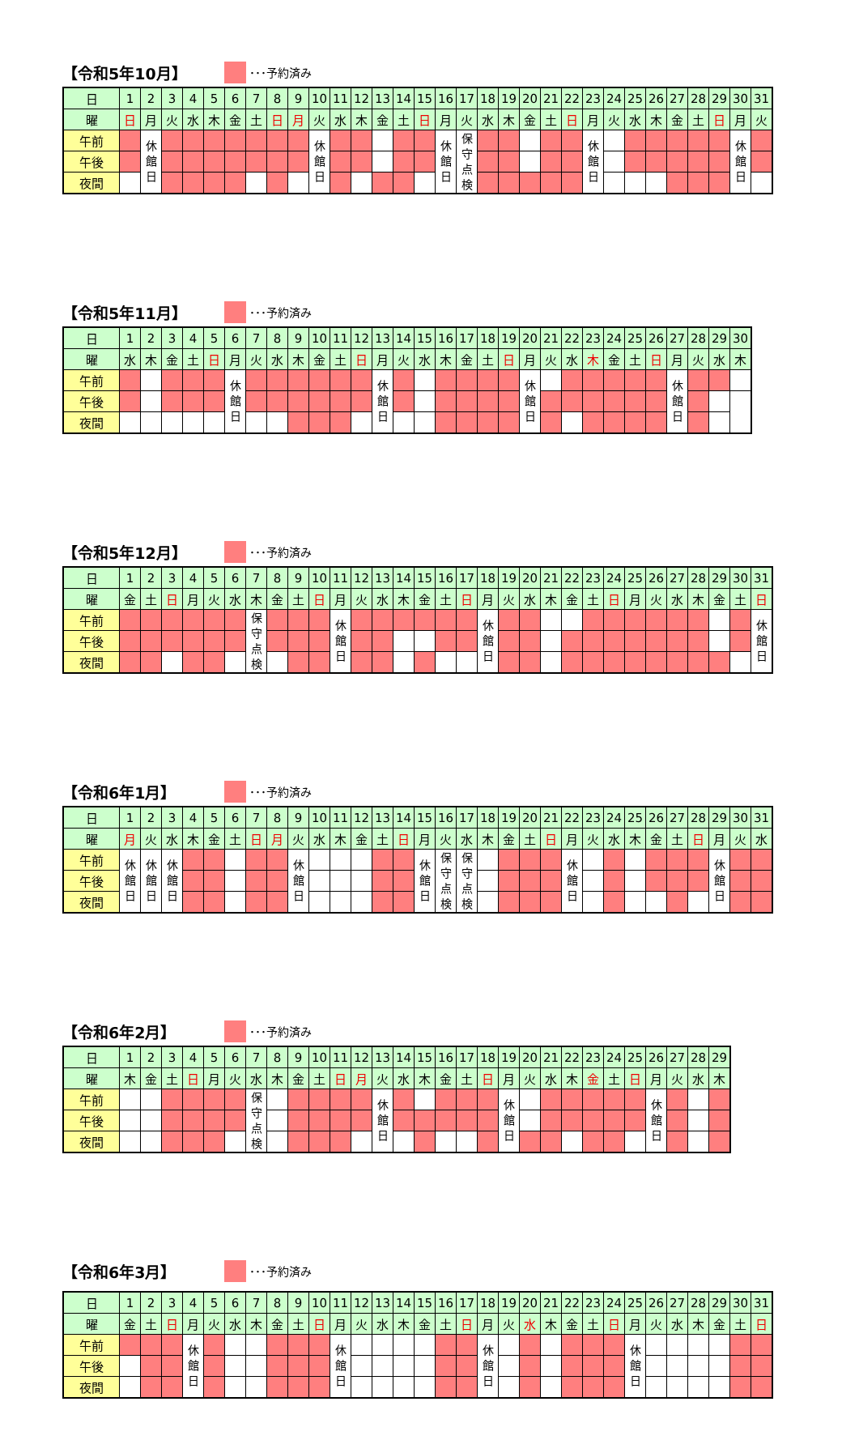【令和5年10月】 ･･･予約済み
| 日 | 1 | 2 | 3 | 4 | 5 | 6 | 7 | 8 | 9 | 10 | 11 | 12 | 13 | 14 | 15 | 16 | 17 | 18 | 19 | 20 | 21 | 22 | 23 | 24 | 25 | 26 | 27 | 28 | 29 | 30 | 31 |
| 曜 | 日 | 月 | 火 | 水 | 木 | 金 | 土 | 日 | 月 | 火 | 水 | 木 | 金 | 土 | 日 | 月 | 火 | 水 | 木 | 金 | 土 | 日 | 月 | 火 | 水 | 木 | 金 | 土 | 日 | 月 | 火 |
| 午前 | | 休 館 日 | | | | | | | | 休 館 日 | | | | | | 休 館 日 | 保 守 点 検 | | | | | | 休 館 日 | | | | | | | 休 館 日 | |
| 午後 | | | | | | | | | | | | | | | | | | | | | | | | | | | | | | | |
| 夜間 | | | | | | | | | | | | | | | | | | | | | | | | | | | | | | | |
【令和5年11月】 ･･･予約済み
| 日 | 1 | 2 | 3 | 4 | 5 | 6 | 7 | 8 | 9 | 10 | 11 | 12 | 13 | 14 | 15 | 16 | 17 | 18 | 19 | 20 | 21 | 22 | 23 | 24 | 25 | 26 | 27 | 28 | 29 | 30 |
| 曜 | 水 | 木 | 金 | 土 | 日 | 月 | 火 | 水 | 木 | 金 | 土 | 日 | 月 | 火 | 水 | 木 | 金 | 土 | 日 | 月 | 火 | 水 | 木 | 金 | 土 | 日 | 月 | 火 | 水 | 木 |
| 午前 | | | | | | 休 館 日 | | | | | | | 休 館 日 | | | | | | | 休 館 日 | | | | | | | 休 館 日 | | | |
| 午後 | | | | | | | | | | | | | | | | | | | | | | | | | | | | | | |
| 夜間 | | | | | | | | | | | | | | | | | | | | | | | | | | | | | | |
【令和5年12月】 ･･･予約済み
| 日 | 1 | 2 | 3 | 4 | 5 | 6 | 7 | 8 | 9 | 10 | 11 | 12 | 13 | 14 | 15 | 16 | 17 | 18 | 19 | 20 | 21 | 22 | 23 | 24 | 25 | 26 | 27 | 28 | 29 | 30 | 31 |
| 曜 | 金 | 土 | 日 | 月 | 火 | 水 | 木 | 金 | 土 | 日 | 月 | 火 | 水 | 木 | 金 | 土 | 日 | 月 | 火 | 水 | 木 | 金 | 土 | 日 | 月 | 火 | 水 | 木 | 金 | 土 | 日 |
| 午前 | | | | | | | 保 守 点 検 | | | | 休 館 日 | | | | | | | 休 館 日 | | | | | | | | | | | | | 休 館 日 |
| 午後 | | | | | | | | | | | | | | | | | | | | | | | | | | | | | | | |
| 夜間 | | | | | | | | | | | | | | | | | | | | | | | | | | | | | | | |
【令和6年1月】 ･･･予約済み
| 日 | 1 | 2 | 3 | 4 | 5 | 6 | 7 | 8 | 9 | 10 | 11 | 12 | 13 | 14 | 15 | 16 | 17 | 18 | 19 | 20 | 21 | 22 | 23 | 24 | 25 | 26 | 27 | 28 | 29 | 30 | 31 |
| 曜 | 月 | 火 | 水 | 木 | 金 | 土 | 日 | 月 | 火 | 水 | 木 | 金 | 土 | 日 | 月 | 火 | 水 | 木 | 金 | 土 | 日 | 月 | 火 | 水 | 木 | 金 | 土 | 日 | 月 | 火 | 水 |
| 午前 | 休 館 日 | 休 館 日 | 休 館 日 | | | | | | 休 館 日 | | | | | | 休 館 日 | 保 守 点 検 | 保 守 点 検 | | | | | 休 館 日 | | | | | | | 休 館 日 | | |
| 午後 | | | | | | | | | | | | | | | | | | | | | | | | | | | | | | | |
| 夜間 | | | | | | | | | | | | | | | | | | | | | | | | | | | | | | | |
【令和6年2月】 ･･･予約済み
| 日 | 1 | 2 | 3 | 4 | 5 | 6 | 7 | 8 | 9 | 10 | 11 | 12 | 13 | 14 | 15 | 16 | 17 | 18 | 19 | 20 | 21 | 22 | 23 | 24 | 25 | 26 | 27 | 28 | 29 |
| 曜 | 木 | 金 | 土 | 日 | 月 | 火 | 水 | 木 | 金 | 土 | 日 | 月 | 火 | 水 | 木 | 金 | 土 | 日 | 月 | 火 | 水 | 木 | 金 | 土 | 日 | 月 | 火 | 水 | 木 |
| 午前 | | | | | | | 保 守 点 検 | | | | | | 休 館 日 | | | | | | 休 館 日 | | | | | | | 休 館 日 | | | |
| 午後 | | | | | | | | | | | | | | | | | | | | | | | | | | | | | |
| 夜間 | | | | | | | | | | | | | | | | | | | | | | | | | | | | | |
【令和6年3月】 ･･･予約済み
| 日 | 1 | 2 | 3 | 4 | 5 | 6 | 7 | 8 | 9 | 10 | 11 | 12 | 13 | 14 | 15 | 16 | 17 | 18 | 19 | 20 | 21 | 22 | 23 | 24 | 25 | 26 | 27 | 28 | 29 | 30 | 31 |
| 曜 | 金 | 土 | 日 | 月 | 火 | 水 | 木 | 金 | 土 | 日 | 月 | 火 | 水 | 木 | 金 | 土 | 日 | 月 | 火 | 水 | 木 | 金 | 土 | 日 | 月 | 火 | 水 | 木 | 金 | 土 | 日 |
| 午前 | | | | 休 館 日 | | | | | | | 休 館 日 | | | | | | | 休 館 日 | | | | | | | 休 館 日 | | | | | | |
| 午後 | | | | | | | | | | | | | | | | | | | | | | | | | | | | | | | |
| 夜間 | | | | | | | | | | | | | | | | | | | | | | | | | | | | | | | |